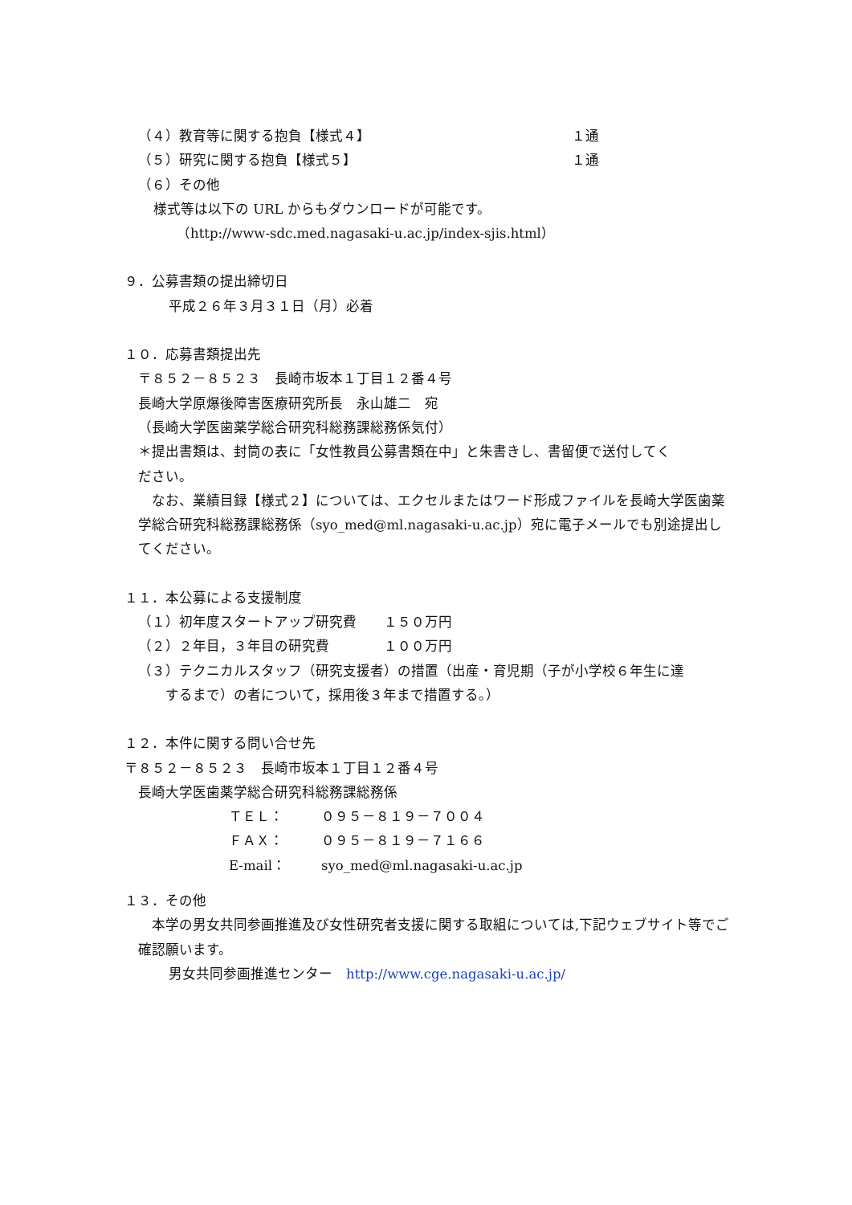（４）教育等に関する抱負【様式４】 １通
（５）研究に関する抱負【様式５】 １通
（６）その他
様式等は以下の URL からもダウンロードが可能です。
（http://www-sdc.med.nagasaki-u.ac.jp/index-sjis.html）
９．公募書類の提出締切日
平成２６年３月３１日（月）必着
１０．応募書類提出先
〒８５２－８５２３　長崎市坂本１丁目１２番４号
長崎大学原爆後障害医療研究所長　永山雄二　宛
（長崎大学医歯薬学総合研究科総務課総務係気付）
＊提出書類は、封筒の表に「女性教員公募書類在中」と朱書きし、書留便で送付してく
ださい。
　なお、業績目録【様式２】については、エクセルまたはワード形成ファイルを長崎大学医歯薬学総合研究科総務課総務係（syo_med@ml.nagasaki-u.ac.jp）宛に電子メールでも別途提出してください。
１１．本公募による支援制度
（１）初年度スタートアップ研究費　　１５０万円
（２）２年目，３年目の研究費　　　　１００万円
（３）テクニカルスタッフ（研究支援者）の措置（出産・育児期（子が小学校６年生に達
　　するまで）の者について，採用後３年まで措置する。）
１２．本件に関する問い合せ先
〒８５２－８５２３　長崎市坂本１丁目１２番４号
長崎大学医歯薬学総合研究科総務課総務係
ＴＥＬ： ０９５－８１９－７００４
ＦＡＸ： ０９５－８１９－７１６６
E-mail： syo_med@ml.nagasaki-u.ac.jp
１３．その他
　本学の男女共同参画推進及び女性研究者支援に関する取組については,下記ウェブサイト等でご確認願います。
男女共同参画推進センター　http://www.cge.nagasaki-u.ac.jp/